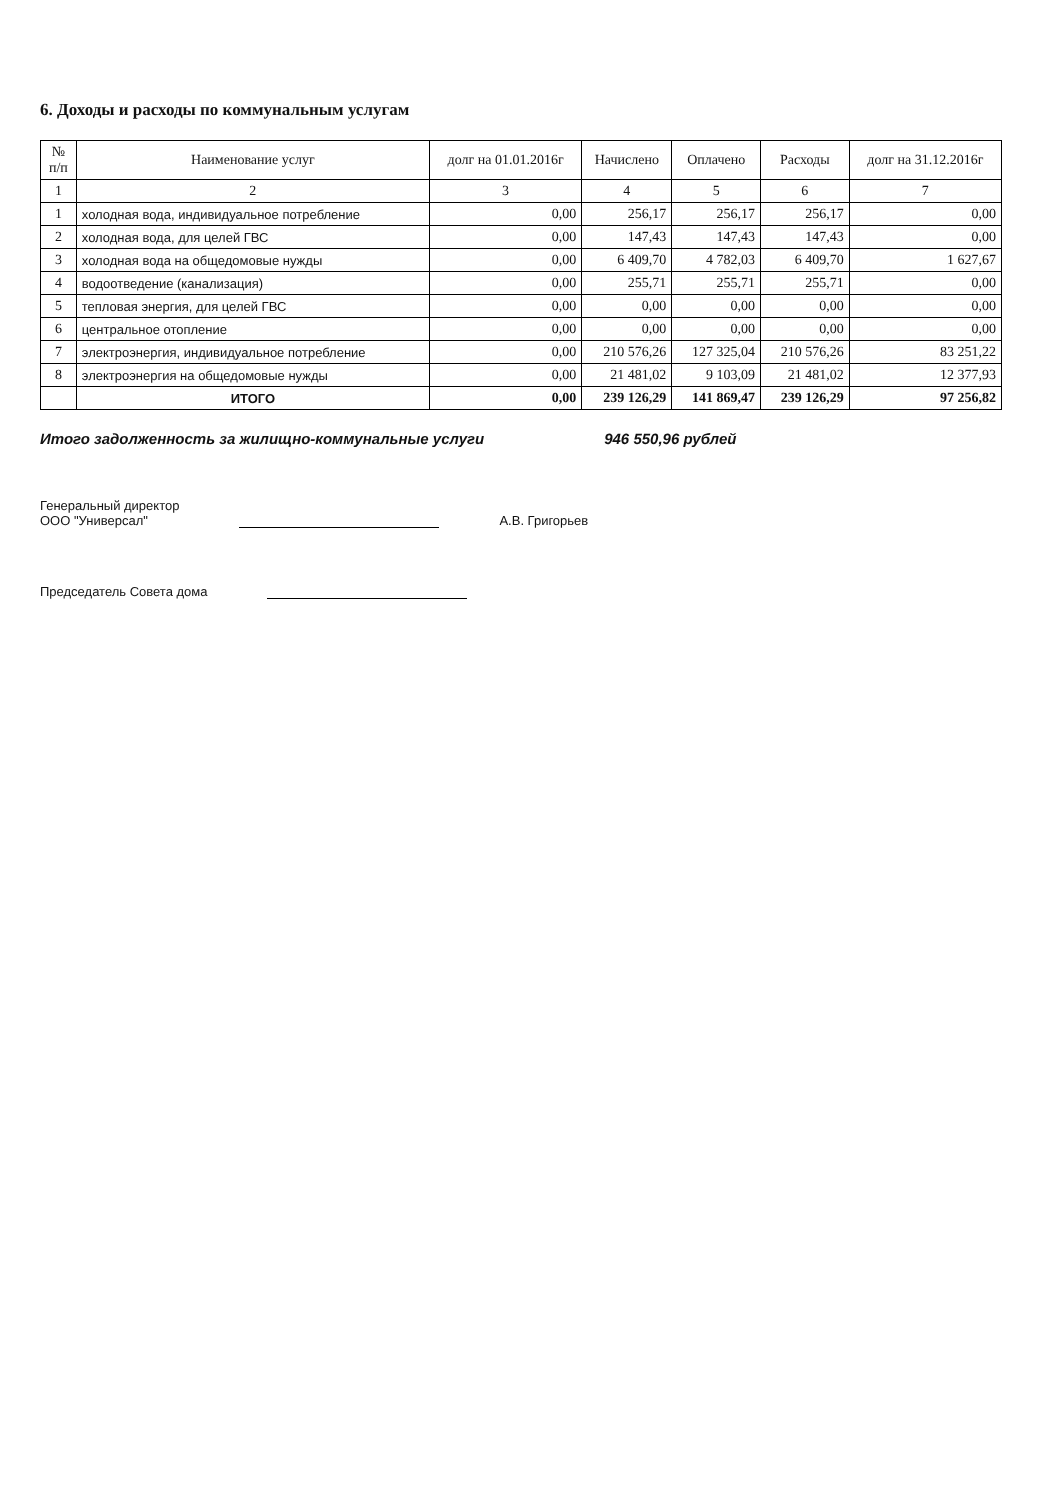6. Доходы и расходы по коммунальным услугам
| № п/п | Наименование услуг | долг на 01.01.2016г | Начислено | Оплачено | Расходы | долг на 31.12.2016г |
| --- | --- | --- | --- | --- | --- | --- |
| 1 | 2 | 3 | 4 | 5 | 6 | 7 |
| 1 | холодная вода, индивидуальное потребление | 0,00 | 256,17 | 256,17 | 256,17 | 0,00 |
| 2 | холодная вода, для целей ГВС | 0,00 | 147,43 | 147,43 | 147,43 | 0,00 |
| 3 | холодная вода на общедомовые нужды | 0,00 | 6 409,70 | 4 782,03 | 6 409,70 | 1 627,67 |
| 4 | водоотведение (канализация) | 0,00 | 255,71 | 255,71 | 255,71 | 0,00 |
| 5 | тепловая энергия, для целей ГВС | 0,00 | 0,00 | 0,00 | 0,00 | 0,00 |
| 6 | центральное отопление | 0,00 | 0,00 | 0,00 | 0,00 | 0,00 |
| 7 | электроэнергия, индивидуальное потребление | 0,00 | 210 576,26 | 127 325,04 | 210 576,26 | 83 251,22 |
| 8 | электроэнергия на общедомовые нужды | 0,00 | 21 481,02 | 9 103,09 | 21 481,02 | 12 377,93 |
| | ИТОГО | 0,00 | 239 126,29 | 141 869,47 | 239 126,29 | 97 256,82 |
Итого задолженность за жилищно-коммунальные услуги 946 550,96 рублей
Генеральный директор
ООО "Универсал"
А.В. Григорьев
Председатель Совета дома